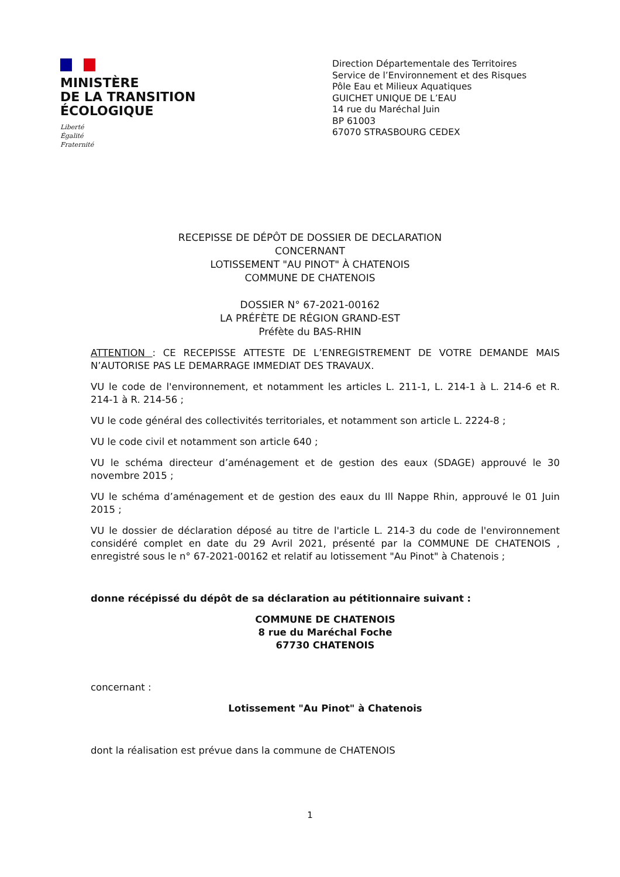MINISTÈRE
DE LA TRANSITION
ÉCOLOGIQUE
Liberté
Égalité
Fraternité
Direction Départementale des Territoires
Service de l’Environnement et des Risques
Pôle Eau et Milieux Aquatiques
GUICHET UNIQUE DE L’EAU
14 rue du Maréchal Juin
BP 61003
67070 STRASBOURG CEDEX
RECEPISSE DE DÉPÔT DE DOSSIER DE DECLARATION
CONCERNANT
LOTISSEMENT "AU PINOT" À CHATENOIS
COMMUNE DE CHATENOIS
DOSSIER N° 67-2021-00162
LA PRÉFÈTE DE RÉGION GRAND-EST
Préfète du BAS-RHIN
ATTENTION : CE RECEPISSE ATTESTE DE L’ENREGISTREMENT DE VOTRE DEMANDE MAIS N’AUTORISE PAS LE DEMARRAGE IMMEDIAT DES TRAVAUX.
VU le code de l'environnement, et notamment les articles L. 211-1, L. 214-1 à L. 214-6 et R. 214-1 à R. 214-56 ;
VU le code général des collectivités territoriales, et notamment son article L. 2224-8 ;
VU le code civil et notamment son article 640 ;
VU le schéma directeur d’aménagement et de gestion des eaux (SDAGE) approuvé le 30 novembre 2015 ;
VU le schéma d’aménagement et de gestion des eaux du Ill Nappe Rhin, approuvé le 01 Juin 2015 ;
VU le dossier de déclaration déposé au titre de l'article L. 214-3 du code de l'environnement considéré complet en date du 29 Avril 2021, présenté par la COMMUNE DE CHATENOIS , enregistré sous le n° 67-2021-00162 et relatif au lotissement "Au Pinot" à Chatenois ;
donne récépissé du dépôt de sa déclaration au pétitionnaire suivant :
COMMUNE DE CHATENOIS
8 rue du Maréchal Foche
67730 CHATENOIS
concernant :
Lotissement "Au Pinot" à Chatenois
dont la réalisation est prévue dans la commune de CHATENOIS
1